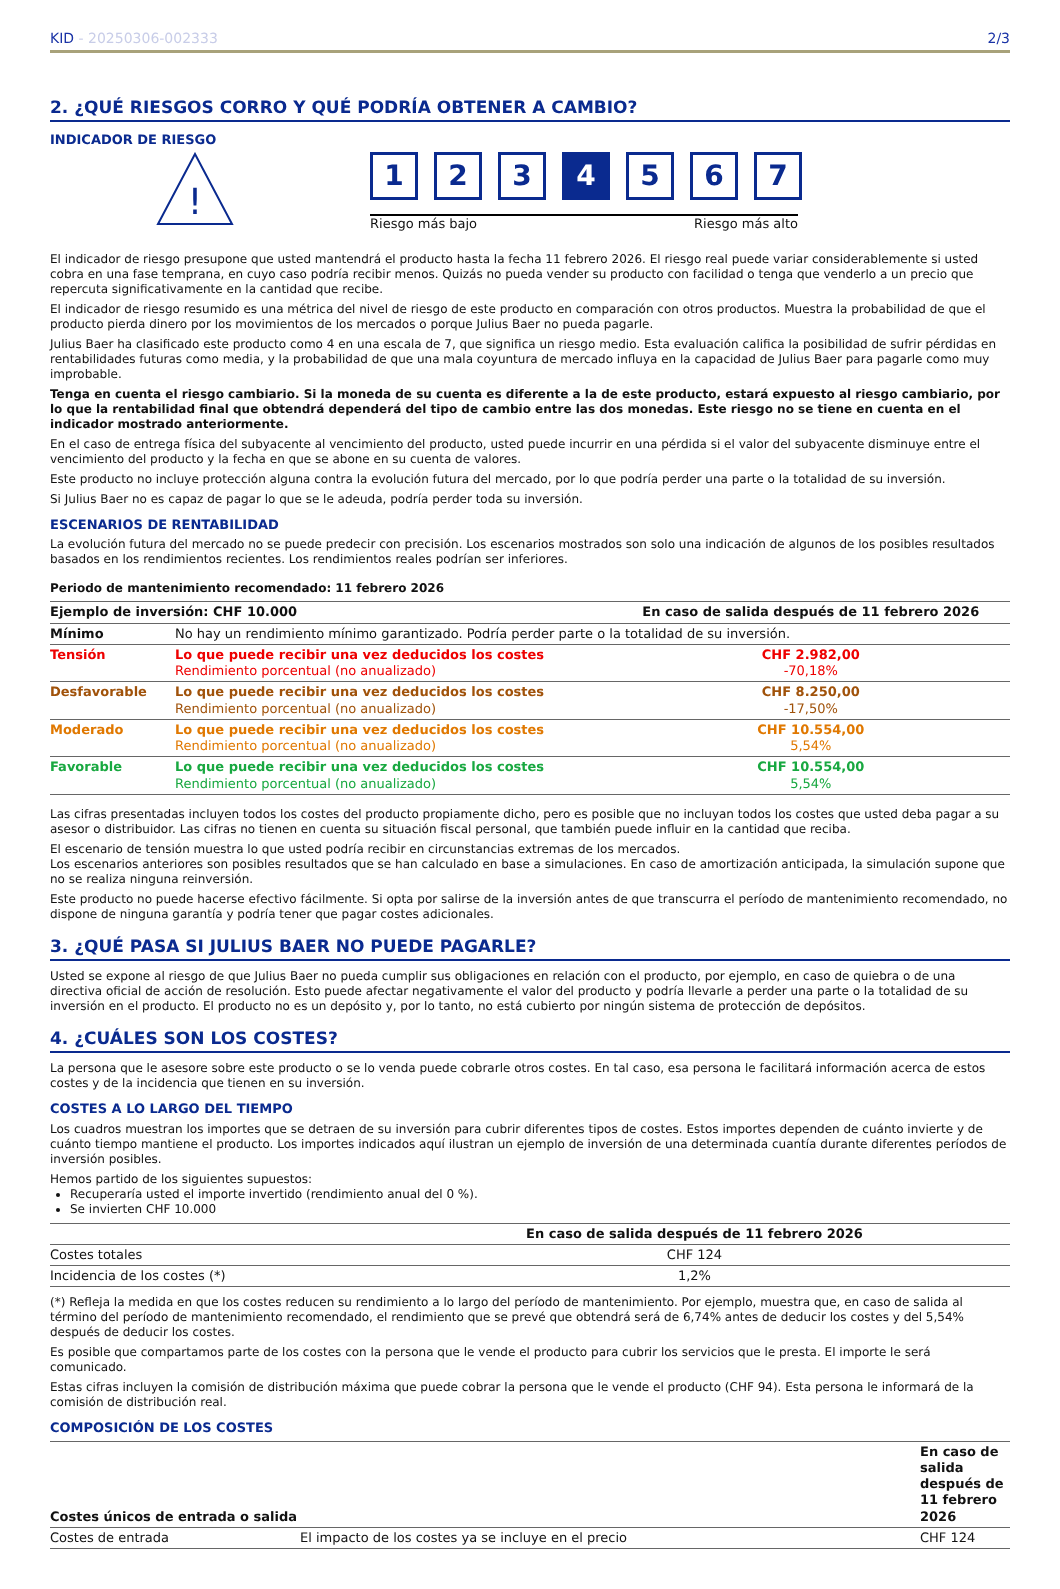KID - 20250306-002333 2/3
2. ¿QUÉ RIESGOS CORRO Y QUÉ PODRÍA OBTENER A CAMBIO?
INDICADOR DE RIESGO
!
1 2 3 4 5 6 7
Riesgo más bajo Riesgo más alto
El indicador de riesgo presupone que usted mantendrá el producto hasta la fecha 11 febrero 2026. El riesgo real puede variar considerablemente si usted cobra en una fase temprana, en cuyo caso podría recibir menos. Quizás no pueda vender su producto con facilidad o tenga que venderlo a un precio que repercuta significativamente en la cantidad que recibe.
El indicador de riesgo resumido es una métrica del nivel de riesgo de este producto en comparación con otros productos. Muestra la probabilidad de que el producto pierda dinero por los movimientos de los mercados o porque Julius Baer no pueda pagarle.
Julius Baer ha clasificado este producto como 4 en una escala de 7, que significa un riesgo medio. Esta evaluación califica la posibilidad de sufrir pérdidas en rentabilidades futuras como media, y la probabilidad de que una mala coyuntura de mercado influya en la capacidad de Julius Baer para pagarle como muy improbable.
Tenga en cuenta el riesgo cambiario. Si la moneda de su cuenta es diferente a la de este producto, estará expuesto al riesgo cambiario, por lo que la rentabilidad final que obtendrá dependerá del tipo de cambio entre las dos monedas. Este riesgo no se tiene en cuenta en el indicador mostrado anteriormente.
En el caso de entrega física del subyacente al vencimiento del producto, usted puede incurrir en una pérdida si el valor del subyacente disminuye entre el vencimiento del producto y la fecha en que se abone en su cuenta de valores.
Este producto no incluye protección alguna contra la evolución futura del mercado, por lo que podría perder una parte o la totalidad de su inversión.
Si Julius Baer no es capaz de pagar lo que se le adeuda, podría perder toda su inversión.
ESCENARIOS DE RENTABILIDAD
La evolución futura del mercado no se puede predecir con precisión. Los escenarios mostrados son solo una indicación de algunos de los posibles resultados basados en los rendimientos recientes. Los rendimientos reales podrían ser inferiores.
Periodo de mantenimiento recomendado: 11 febrero 2026
| Ejemplo de inversión: CHF 10.000 | | En caso de salida después de 11 febrero 2026 |
| --- | --- | --- |
| Mínimo | No hay un rendimiento mínimo garantizado. Podría perder parte o la totalidad de su inversión. | |
| Tensión | Lo que puede recibir una vez deducidos los costes Rendimiento porcentual (no anualizado) | CHF 2.982,00 -70,18% |
| Desfavorable | Lo que puede recibir una vez deducidos los costes Rendimiento porcentual (no anualizado) | CHF 8.250,00 -17,50% |
| Moderado | Lo que puede recibir una vez deducidos los costes Rendimiento porcentual (no anualizado) | CHF 10.554,00 5,54% |
| Favorable | Lo que puede recibir una vez deducidos los costes Rendimiento porcentual (no anualizado) | CHF 10.554,00 5,54% |
Las cifras presentadas incluyen todos los costes del producto propiamente dicho, pero es posible que no incluyan todos los costes que usted deba pagar a su asesor o distribuidor. Las cifras no tienen en cuenta su situación fiscal personal, que también puede influir en la cantidad que reciba.
El escenario de tensión muestra lo que usted podría recibir en circunstancias extremas de los mercados.
Los escenarios anteriores son posibles resultados que se han calculado en base a simulaciones. En caso de amortización anticipada, la simulación supone que no se realiza ninguna reinversión.
Este producto no puede hacerse efectivo fácilmente. Si opta por salirse de la inversión antes de que transcurra el período de mantenimiento recomendado, no dispone de ninguna garantía y podría tener que pagar costes adicionales.
3. ¿QUÉ PASA SI JULIUS BAER NO PUEDE PAGARLE?
Usted se expone al riesgo de que Julius Baer no pueda cumplir sus obligaciones en relación con el producto, por ejemplo, en caso de quiebra o de una directiva oficial de acción de resolución. Esto puede afectar negativamente el valor del producto y podría llevarle a perder una parte o la totalidad de su inversión en el producto. El producto no es un depósito y, por lo tanto, no está cubierto por ningún sistema de protección de depósitos.
4. ¿CUÁLES SON LOS COSTES?
La persona que le asesore sobre este producto o se lo venda puede cobrarle otros costes. En tal caso, esa persona le facilitará información acerca de estos costes y de la incidencia que tienen en su inversión.
COSTES A LO LARGO DEL TIEMPO
Los cuadros muestran los importes que se detraen de su inversión para cubrir diferentes tipos de costes. Estos importes dependen de cuánto invierte y de cuánto tiempo mantiene el producto. Los importes indicados aquí ilustran un ejemplo de inversión de una determinada cuantía durante diferentes períodos de inversión posibles.
Hemos partido de los siguientes supuestos:
Recuperaría usted el importe invertido (rendimiento anual del 0 %).
Se invierten CHF 10.000
| | En caso de salida después de 11 febrero 2026 |
| --- | --- |
| Costes totales | CHF 124 |
| Incidencia de los costes (*) | 1,2% |
(*) Refleja la medida en que los costes reducen su rendimiento a lo largo del período de mantenimiento. Por ejemplo, muestra que, en caso de salida al término del período de mantenimiento recomendado, el rendimiento que se prevé que obtendrá será de 6,74% antes de deducir los costes y del 5,54% después de deducir los costes.
Es posible que compartamos parte de los costes con la persona que le vende el producto para cubrir los servicios que le presta. El importe le será comunicado.
Estas cifras incluyen la comisión de distribución máxima que puede cobrar la persona que le vende el producto (CHF 94). Esta persona le informará de la comisión de distribución real.
COMPOSICIÓN DE LOS COSTES
| Costes únicos de entrada o salida | | En caso de salida después de 11 febrero 2026 |
| Costes de entrada | El impacto de los costes ya se incluye en el precio | CHF 124 |